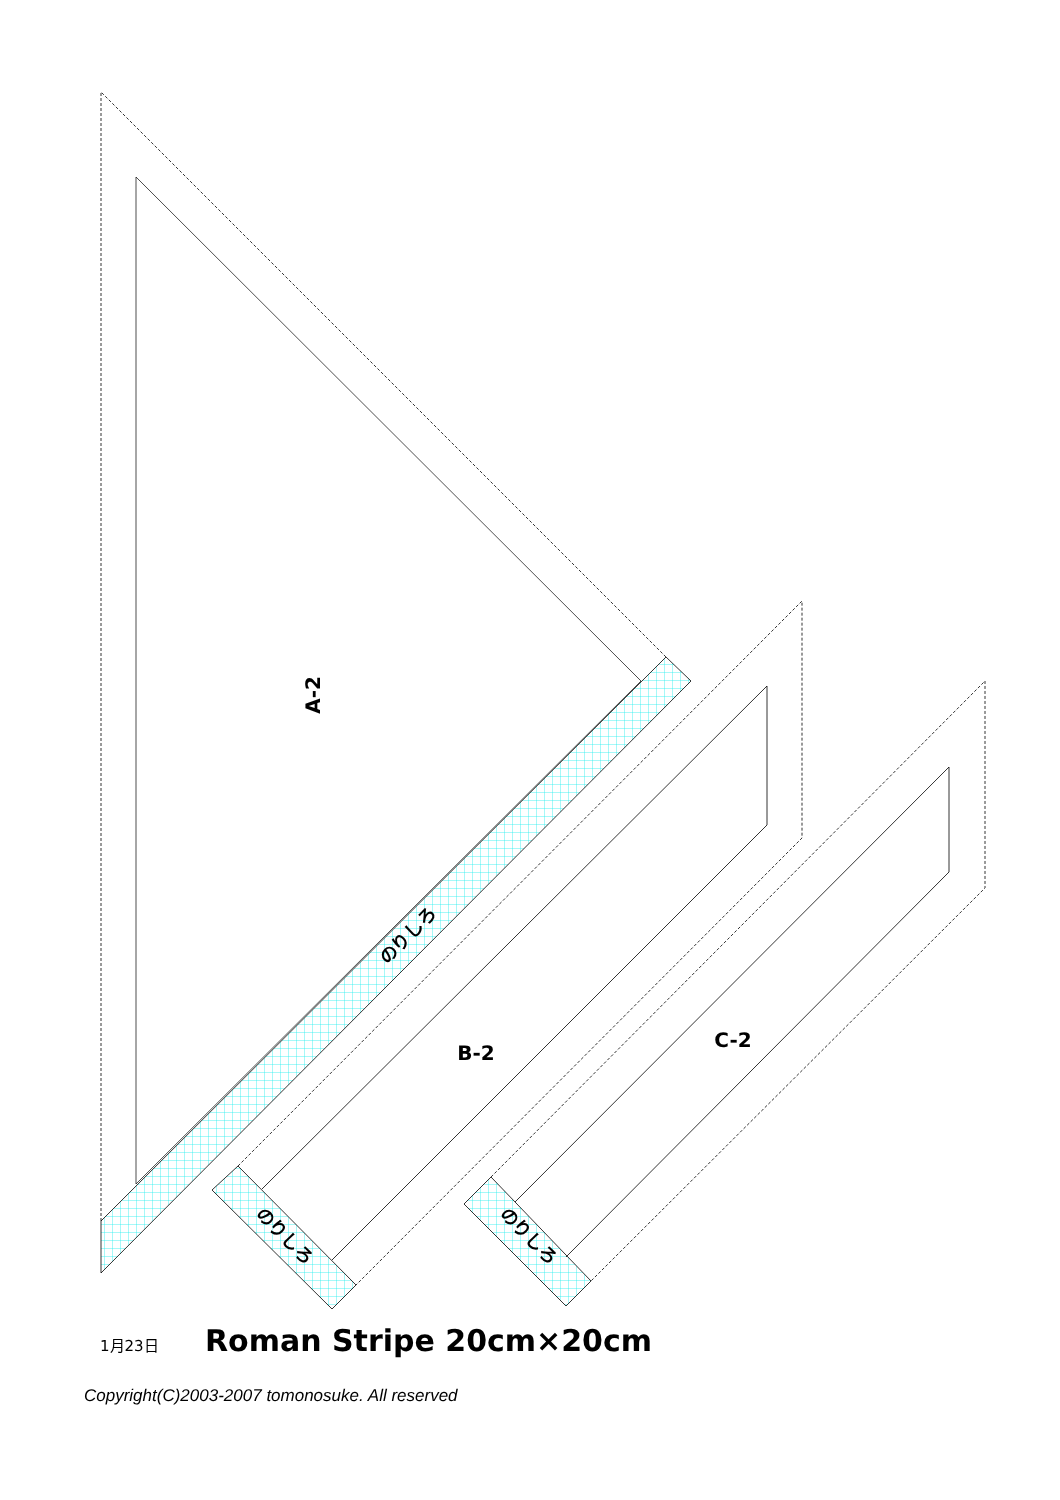A-2
B-2
C-2
のりしろ
のりしろ
のりしろ
1月23日 Roman Stripe 20cm×20cm
Copyright(C)2003-2007 tomonosuke. All reserved